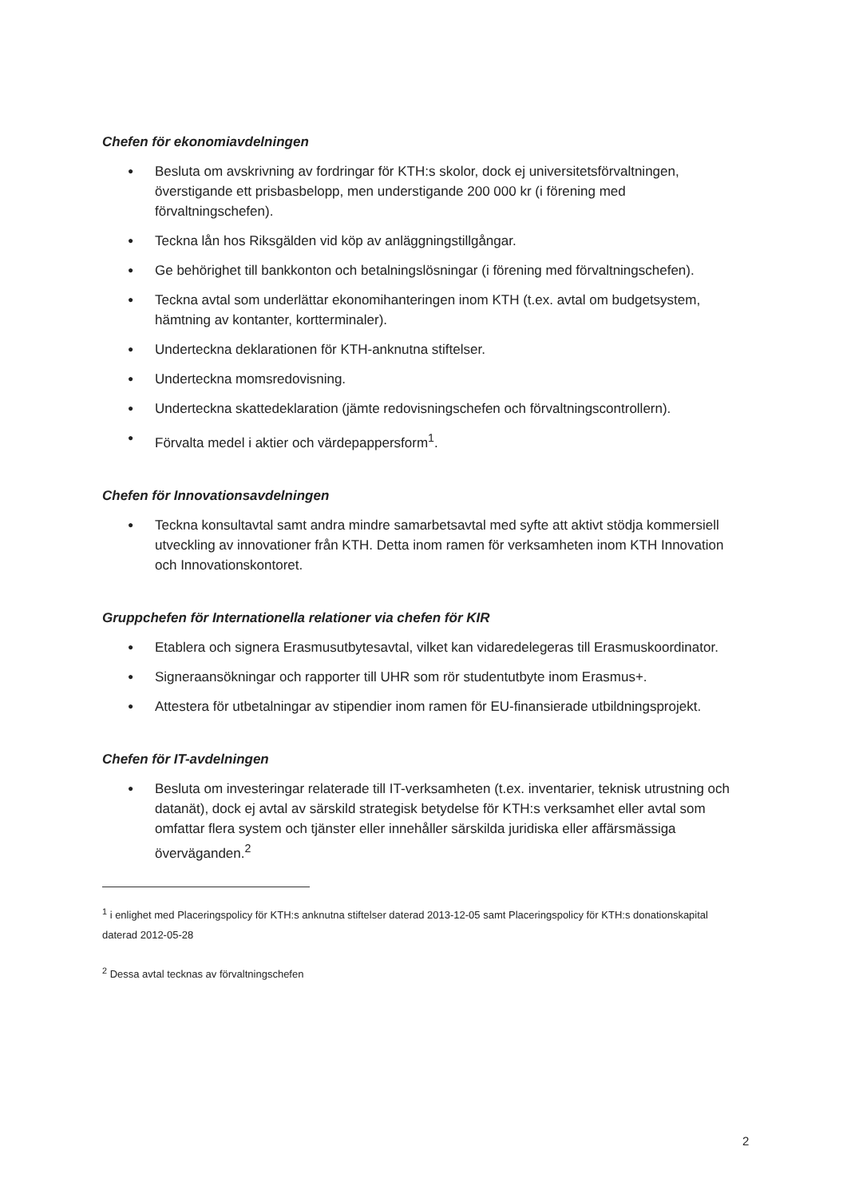Chefen för ekonomiavdelningen
● Besluta om avskrivning av fordringar för KTH:s skolor, dock ej universitetsförvaltningen, överstigande ett prisbasbelopp, men understigande 200 000 kr (i förening med förvaltningschefen).
● Teckna lån hos Riksgälden vid köp av anläggningstillgångar.
● Ge behörighet till bankkonton och betalningslösningar (i förening med förvaltningschefen).
● Teckna avtal som underlättar ekonomihanteringen inom KTH (t.ex. avtal om budgetsystem, hämtning av kontanter, kortterminaler).
● Underteckna deklarationen för KTH-anknutna stiftelser.
● Underteckna momsredovisning.
● Underteckna skattedeklaration (jämte redovisningschefen och förvaltningscontrollern).
● Förvalta medel i aktier och värdepappersform<sup>1</sup>.
Chefen för Innovationsavdelningen
● Teckna konsultavtal samt andra mindre samarbetsavtal med syfte att aktivt stödja kommersiell utveckling av innovationer från KTH. Detta inom ramen för verksamheten inom KTH Innovation och Innovationskontoret.
Gruppchefen för Internationella relationer via chefen för KIR
● Etablera och signera Erasmusutbytesavtal, vilket kan vidaredelegeras till Erasmuskoordinator.
● Signeraansökningar och rapporter till UHR som rör studentutbyte inom Erasmus+.
● Attestera för utbetalningar av stipendier inom ramen för EU-finansierade utbildningsprojekt.
Chefen för IT-avdelningen
● Besluta om investeringar relaterade till IT-verksamheten (t.ex. inventarier, teknisk utrustning och datanät), dock ej avtal av särskild strategisk betydelse för KTH:s verksamhet eller avtal som omfattar flera system och tjänster eller innehåller särskilda juridiska eller affärsmässiga överväganden.<sup>2</sup>
<sup>1</sup> i enlighet med Placeringspolicy för KTH:s anknutna stiftelser daterad 2013-12-05 samt Placeringspolicy för KTH:s donationskapital daterad 2012-05-28
<sup>2</sup> Dessa avtal tecknas av förvaltningschefen
2